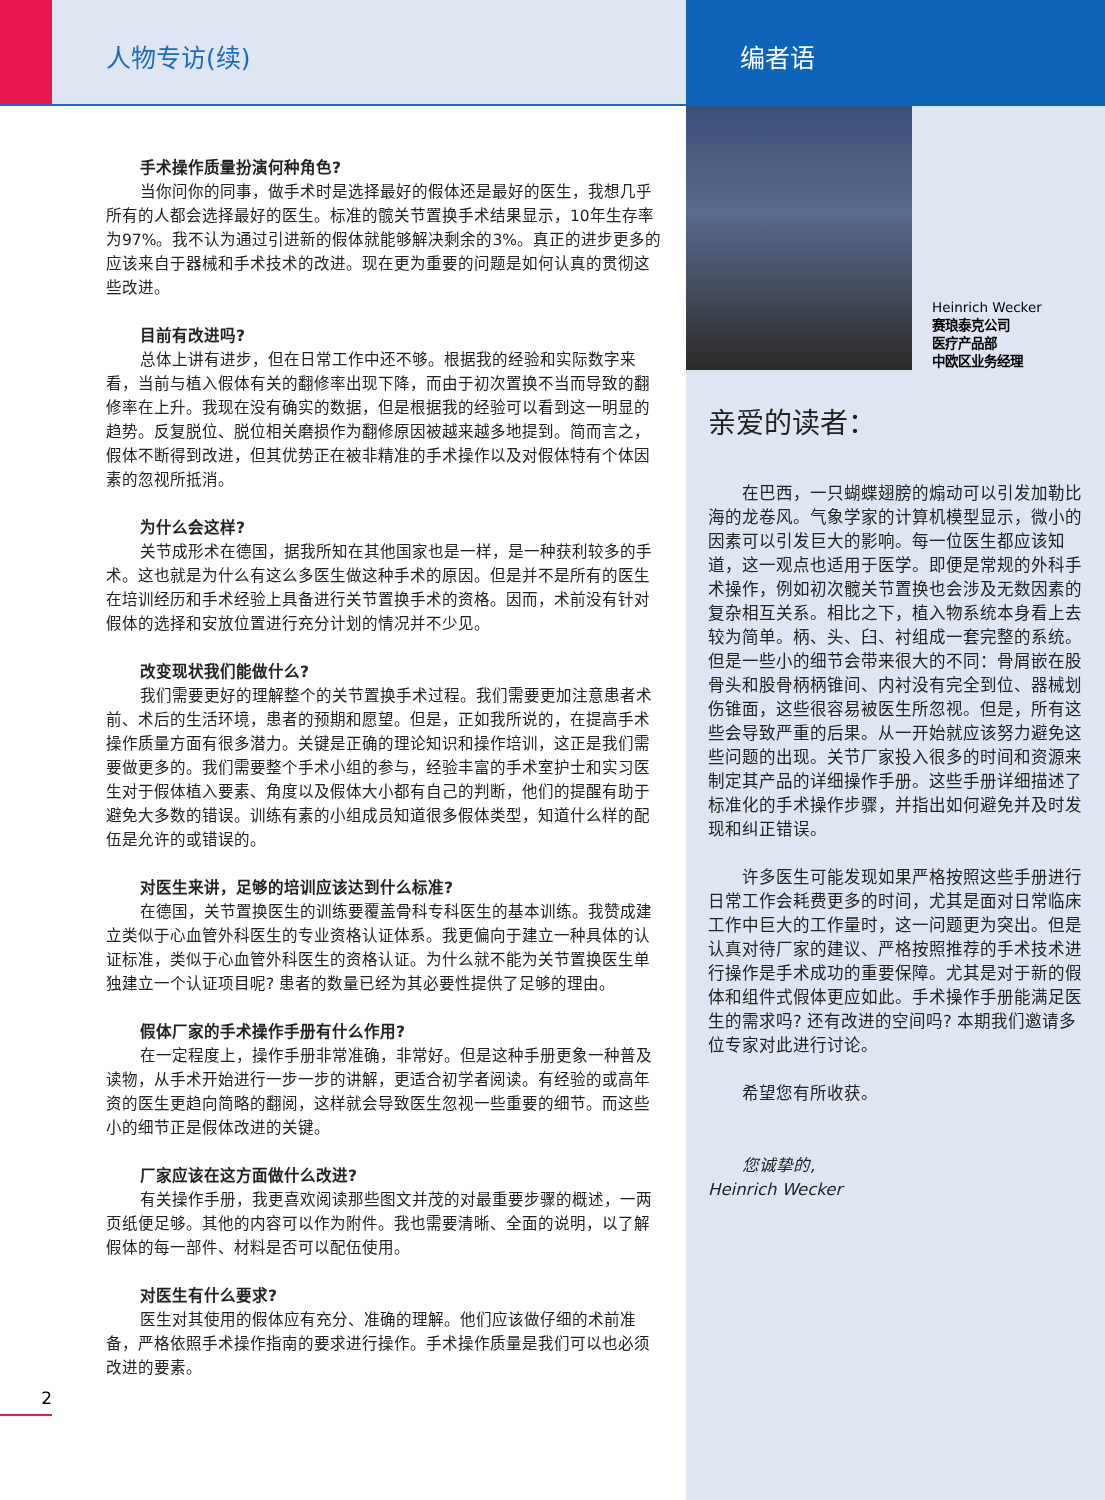人物专访(续)
手术操作质量扮演何种角色?
当你问你的同事，做手术时是选择最好的假体还是最好的医生，我想几乎所有的人都会选择最好的医生。标准的髋关节置换手术结果显示，10年生存率为97%。我不认为通过引进新的假体就能够解决剩余的3%。真正的进步更多的应该来自于器械和手术技术的改进。现在更为重要的问题是如何认真的贯彻这些改进。
目前有改进吗?
总体上讲有进步，但在日常工作中还不够。根据我的经验和实际数字来看，当前与植入假体有关的翻修率出现下降，而由于初次置换不当而导致的翻修率在上升。我现在没有确实的数据，但是根据我的经验可以看到这一明显的趋势。反复脱位、脱位相关磨损作为翻修原因被越来越多地提到。简而言之，假体不断得到改进，但其优势正在被非精准的手术操作以及对假体特有个体因素的忽视所抵消。
为什么会这样?
关节成形术在德国，据我所知在其他国家也是一样，是一种获利较多的手术。这也就是为什么有这么多医生做这种手术的原因。但是并不是所有的医生在培训经历和手术经验上具备进行关节置换手术的资格。因而，术前没有针对假体的选择和安放位置进行充分计划的情况并不少见。
改变现状我们能做什么?
我们需要更好的理解整个的关节置换手术过程。我们需要更加注意患者术前、术后的生活环境，患者的预期和愿望。但是，正如我所说的，在提高手术操作质量方面有很多潜力。关键是正确的理论知识和操作培训，这正是我们需要做更多的。我们需要整个手术小组的参与，经验丰富的手术室护士和实习医生对于假体植入要素、角度以及假体大小都有自己的判断，他们的提醒有助于避免大多数的错误。训练有素的小组成员知道很多假体类型，知道什么样的配伍是允许的或错误的。
对医生来讲，足够的培训应该达到什么标准?
在德国，关节置换医生的训练要覆盖骨科专科医生的基本训练。我赞成建立类似于心血管外科医生的专业资格认证体系。我更偏向于建立一种具体的认证标准，类似于心血管外科医生的资格认证。为什么就不能为关节置换医生单独建立一个认证项目呢? 患者的数量已经为其必要性提供了足够的理由。
假体厂家的手术操作手册有什么作用?
在一定程度上，操作手册非常准确，非常好。但是这种手册更象一种普及读物，从手术开始进行一步一步的讲解，更适合初学者阅读。有经验的或高年资的医生更趋向简略的翻阅，这样就会导致医生忽视一些重要的细节。而这些小的细节正是假体改进的关键。
厂家应该在这方面做什么改进?
有关操作手册，我更喜欢阅读那些图文并茂的对最重要步骤的概述，一两页纸便足够。其他的内容可以作为附件。我也需要清晰、全面的说明，以了解假体的每一部件、材料是否可以配伍使用。
对医生有什么要求?
医生对其使用的假体应有充分、准确的理解。他们应该做仔细的术前准备，严格依照手术操作指南的要求进行操作。手术操作质量是我们可以也必须改进的要素。
2
编者语
Heinrich Wecker
赛琅泰克公司
医疗产品部
中欧区业务经理
亲爱的读者：
在巴西，一只蝴蝶翅膀的煽动可以引发加勒比海的龙卷风。气象学家的计算机模型显示，微小的因素可以引发巨大的影响。每一位医生都应该知道，这一观点也适用于医学。即便是常规的外科手术操作，例如初次髋关节置换也会涉及无数因素的复杂相互关系。相比之下，植入物系统本身看上去较为简单。柄、头、臼、衬组成一套完整的系统。但是一些小的细节会带来很大的不同：骨屑嵌在股骨头和股骨柄柄锥间、内衬没有完全到位、器械划伤锥面，这些很容易被医生所忽视。但是，所有这些会导致严重的后果。从一开始就应该努力避免这些问题的出现。关节厂家投入很多的时间和资源来制定其产品的详细操作手册。这些手册详细描述了标准化的手术操作步骤，并指出如何避免并及时发现和纠正错误。
许多医生可能发现如果严格按照这些手册进行日常工作会耗费更多的时间，尤其是面对日常临床工作中巨大的工作量时，这一问题更为突出。但是认真对待厂家的建议、严格按照推荐的手术技术进行操作是手术成功的重要保障。尤其是对于新的假体和组件式假体更应如此。手术操作手册能满足医生的需求吗? 还有改进的空间吗? 本期我们邀请多位专家对此进行讨论。
希望您有所收获。
您诚挚的,
Heinrich Wecker